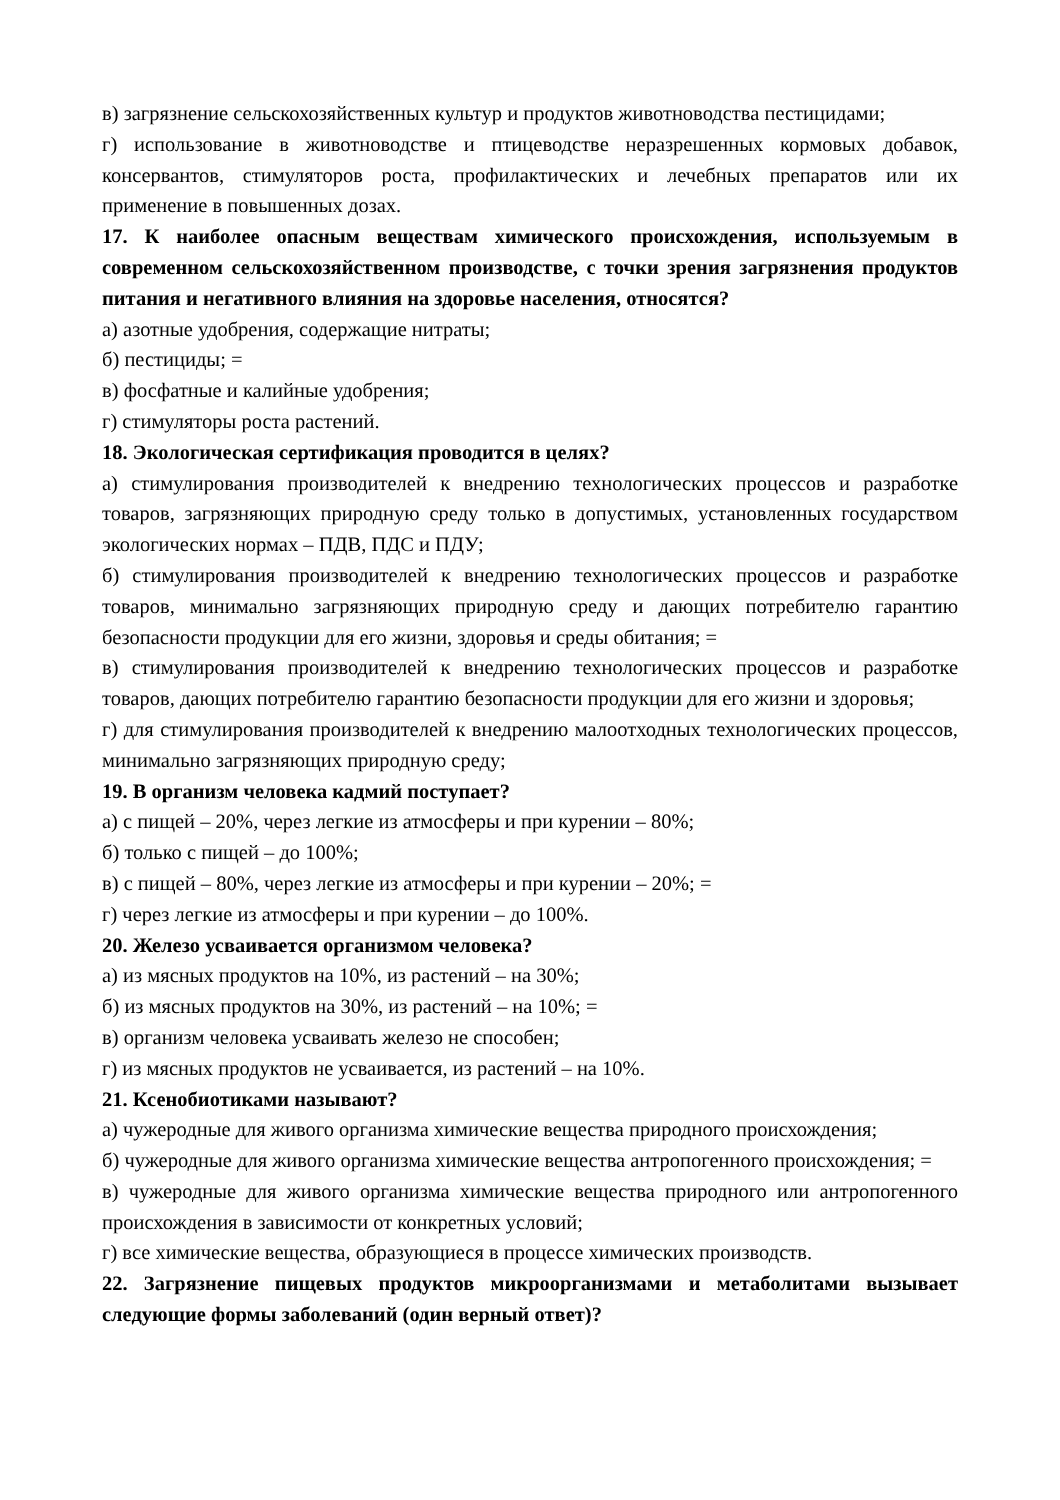в) загрязнение сельскохозяйственных культур и продуктов животноводства пестицидами;
г) использование в животноводстве и птицеводстве неразрешенных кормовых добавок, консервантов, стимуляторов роста, профилактических и лечебных препаратов или их применение в повышенных дозах.
17. К наиболее опасным веществам химического происхождения, используемым в современном сельскохозяйственном производстве, с точки зрения загрязнения продуктов питания и негативного влияния на здоровье населения, относятся?
а) азотные удобрения, содержащие нитраты;
б) пестициды; =
в) фосфатные и калийные удобрения;
г) стимуляторы роста растений.
18. Экологическая сертификация проводится в целях?
а) стимулирования производителей к внедрению технологических процессов и разработке товаров, загрязняющих природную среду только в допустимых, установленных государством экологических нормах – ПДВ, ПДС и ПДУ;
б) стимулирования производителей к внедрению технологических процессов и разработке товаров, минимально загрязняющих природную среду и дающих потребителю гарантию безопасности продукции для его жизни, здоровья и среды обитания; =
в) стимулирования производителей к внедрению технологических процессов и разработке товаров, дающих потребителю гарантию безопасности продукции для его жизни и здоровья;
г) для стимулирования производителей к внедрению малоотходных технологических процессов, минимально загрязняющих природную среду;
19. В организм человека кадмий поступает?
а) с пищей – 20%, через легкие из атмосферы и при курении – 80%;
б) только с пищей – до 100%;
в) с пищей – 80%, через легкие из атмосферы и при курении – 20%; =
г) через легкие из атмосферы и при курении – до 100%.
20. Железо усваивается организмом человека?
а) из мясных продуктов на 10%, из растений – на 30%;
б) из мясных продуктов на 30%, из растений – на 10%; =
в) организм человека усваивать железо не способен;
г) из мясных продуктов не усваивается, из растений – на 10%.
21. Ксенобиотиками называют?
а) чужеродные для живого организма химические вещества природного происхождения;
б) чужеродные для живого организма химические вещества антропогенного происхождения; =
в) чужеродные для живого организма химические вещества природного или антропогенного происхождения в зависимости от конкретных условий;
г) все химические вещества, образующиеся в процессе химических производств.
22. Загрязнение пищевых продуктов микроорганизмами и метаболитами вызывает следующие формы заболеваний (один верный ответ)?